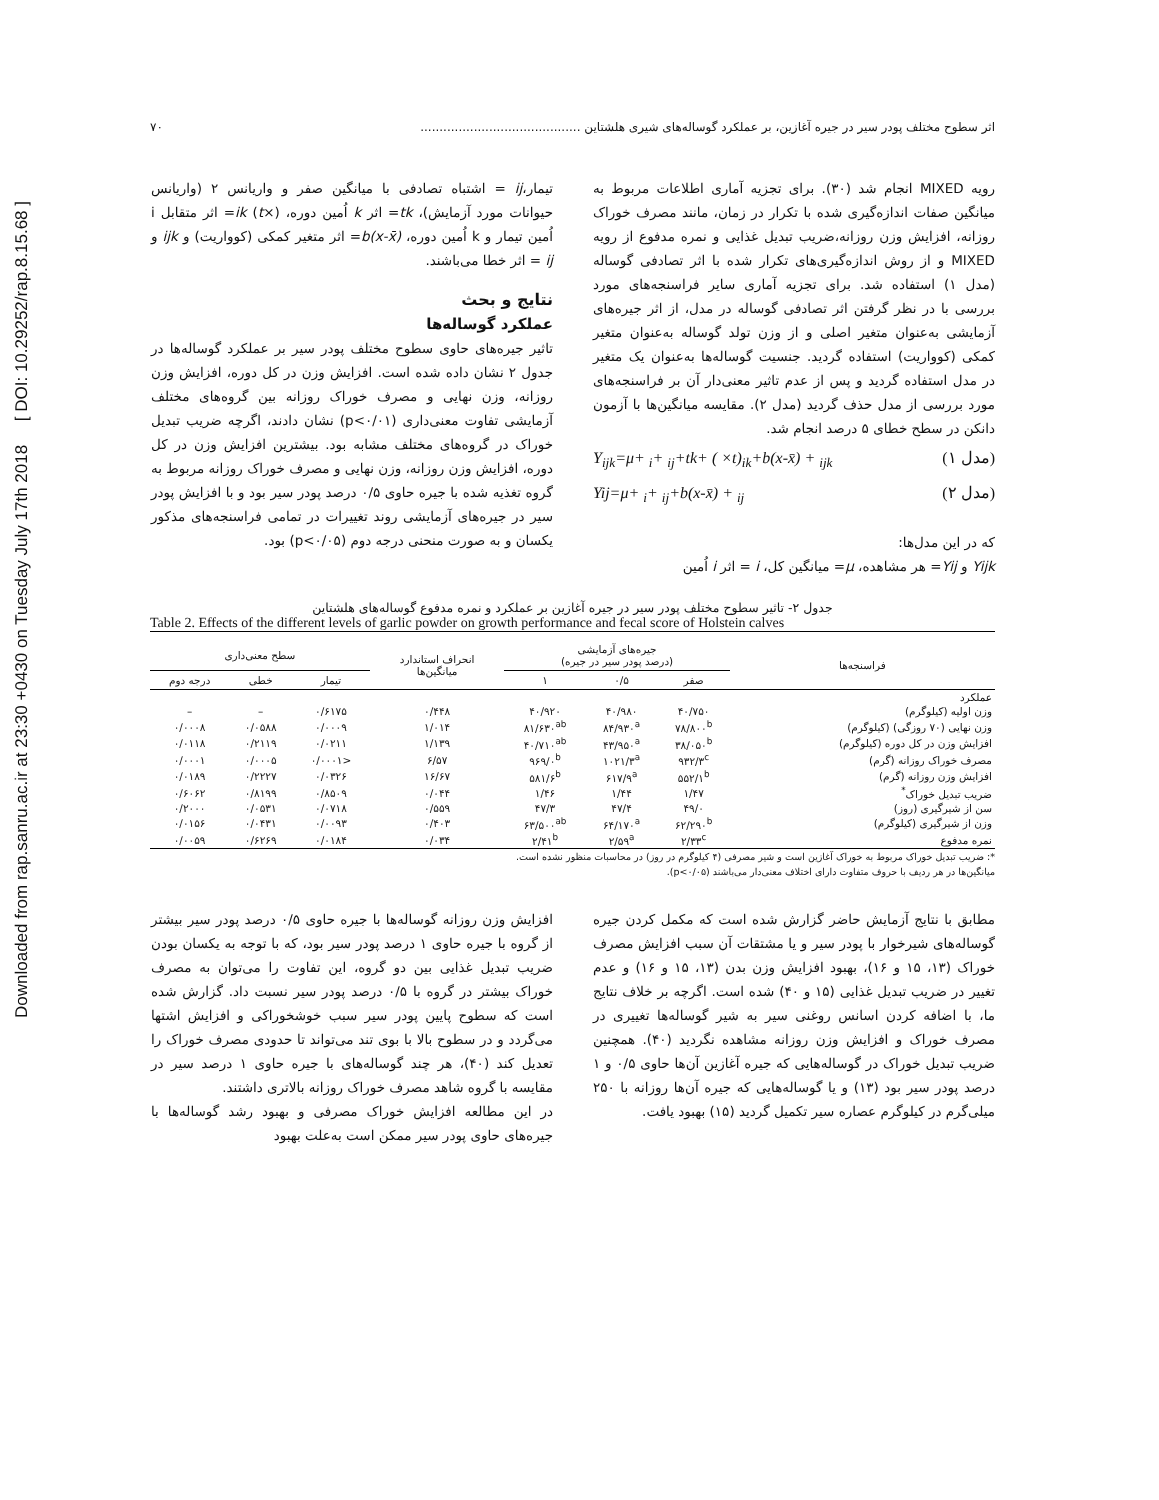Downloaded from rap.sanru.ac.ir at 23:30 +0430 on Tuesday July 17th 2018 [ DOI: 10.29252/rap.8.15.68 ]
اثر سطوح مختلف پودر سیر در جیره آغازین، بر عملکرد گوساله‌های شیری هلشتاین .......................................... ۷۰
رویه MIXED انجام شد (۳۰). برای تجزیه آماری اطلاعات مربوط به میانگین صفات اندازه‌گیری شده با تکرار در زمان، مانند مصرف خوراک روزانه، افزایش وزن روزانه،ضریب تبدیل غذایی و نمره مدفوع از رویه MIXED و از روش اندازه‌گیری‌های تکرار شده با اثر تصادفی گوساله (مدل ۱) استفاده شد. برای تجزیه آماری سایر فراسنجه‌های مورد بررسی با در نظر گرفتن اثر تصادفی گوساله در مدل، از اثر جیره‌های آزمایشی به‌عنوان متغیر اصلی و از وزن تولد گوساله به‌عنوان متغیر کمکی (کوواریت) استفاده گردید. جنسیت گوساله‌ها به‌عنوان یک متغیر در مدل استفاده گردید و پس از عدم تاثیر معنی‌دار آن بر فراسنجه‌های مورد بررسی از مدل حذف گردید (مدل ۲). مقایسه میانگین‌ها با آزمون دانکن در سطح خطای ۵ درصد انجام شد.
Y<sub>ijk</sub>=μ+ <sub>i</sub>+ <sub>ij</sub>+tk+ ( ×t)<sub>ik</sub>+b(x-x̄) + <sub>ijk</sub> (مدل ۱)
Yij=μ+ <sub>i</sub>+ <sub>ij</sub>+b(x-x̄) + <sub>ij</sub> (مدل ۲)
که در این مدل‌ها:
Yijk و Yij= هر مشاهده، μ= میانگین کل، i = اثر i اُمین
تیمار،ij = اشتباه تصادفی با میانگین صفر و واریانس ۲ (واریانس حیوانات مورد آزمایش)، tk= اثر k اُمین دوره، (×t) ik= اثر متقابل i اُمین تیمار و k اُمین دوره، b(x-x̄)= اثر متغیر کمکی (کوواریت) و ijk و ij = اثر خطا می‌باشند.
نتایج و بحث
عملکرد گوساله‌ها
تاثیر جیره‌های حاوی سطوح مختلف پودر سیر بر عملکرد گوساله‌ها در جدول ۲ نشان داده شده است. افزایش وزن در کل دوره، افزایش وزن روزانه، وزن نهایی و مصرف خوراک روزانه بین گروه‌های مختلف آزمایشی تفاوت معنی‌داری (p<۰/۰۱) نشان دادند، اگرچه ضریب تبدیل خوراک در گروه‌های مختلف مشابه بود. بیشترین افزایش وزن در کل دوره، افزایش وزن روزانه، وزن نهایی و مصرف خوراک روزانه مربوط به گروه تغذیه شده با جیره حاوی ۰/۵ درصد پودر سیر بود و با افزایش پودر سیر در جیره‌های آزمایشی روند تغییرات در تمامی فراسنجه‌های مذکور یکسان و به صورت منحنی درجه دوم (p<۰/۰۵) بود.
جدول ۲- تاثیر سطوح مختلف پودر سیر در جیره آغازین بر عملکرد و نمره مدفوع گوساله‌های هلشتاین
Table 2. Effects of the different levels of garlic powder on growth performance and fecal score of Holstein calves
| فراسنجه‌ها | جیره‌های آزمایشی (درصد پودر سیر در جیره) | | | انحراف استاندارد میانگین‌ها | سطح معنی‌داری | | |
| --- | --- | --- | --- | --- | --- | --- | --- |
| | صفر | ۰/۵ | ۱ | | تیمار | خطی | درجه دوم |
| عملکرد | | | | | | | |
| وزن اولیه (کیلوگرم) | ۴۰/۷۵۰ | ۴۰/۹۸۰ | ۴۰/۹۲۰ | ۰/۴۴۸ | ۰/۶۱۷۵ | – | – |
| وزن نهایی (۷۰ روزگی) (کیلوگرم) | ۷۸/۸۰۰<sup>b</sup> | ۸۴/۹۳۰<sup>a</sup> | ۸۱/۶۳۰<sup>ab</sup> | ۱/۰۱۴ | ۰/۰۰۰۹ | ۰/۰۵۸۸ | ۰/۰۰۰۸ |
| افزایش وزن در کل دوره (کیلوگرم) | ۳۸/۰۵۰<sup>b</sup> | ۴۳/۹۵۰<sup>a</sup> | ۴۰/۷۱۰<sup>ab</sup> | ۱/۱۳۹ | ۰/۰۲۱۱ | ۰/۲۱۱۹ | ۰/۰۱۱۸ |
| مصرف خوراک روزانه (گرم) | ۹۳۲/۳<sup>c</sup> | ۱۰۲۱/۳<sup>a</sup> | ۹۶۹/۰<sup>b</sup> | ۶/۵۷ | <۰/۰۰۰۱ | ۰/۰۰۰۵ | ۰/۰۰۰۱ |
| افزایش وزن روزانه (گرم) | ۵۵۲/۱<sup>b</sup> | ۶۱۷/۹<sup>a</sup> | ۵۸۱/۶<sup>b</sup> | ۱۶/۶۷ | ۰/۰۳۲۶ | ۰/۲۲۲۷ | ۰/۰۱۸۹ |
| ضریب تبدیل خوراک<sup>*</sup> | ۱/۴۷ | ۱/۴۴ | ۱/۴۶ | ۰/۰۴۴ | ۰/۸۵۰۹ | ۰/۸۱۹۹ | ۰/۶۰۶۲ |
| سن از شیرگیری (روز) | ۴۹/۰ | ۴۷/۴ | ۴۷/۳ | ۰/۵۵۹ | ۰/۰۷۱۸ | ۰/۰۵۳۱ | ۰/۲۰۰۰ |
| وزن از شیرگیری (کیلوگرم) | ۶۲/۲۹۰<sup>b</sup> | ۶۴/۱۷۰<sup>a</sup> | ۶۳/۵۰۰<sup>ab</sup> | ۰/۴۰۳ | ۰/۰۰۹۳ | ۰/۰۴۳۱ | ۰/۰۱۵۶ |
| نمره مدفوع | ۲/۳۳<sup>c</sup> | ۲/۵۹<sup>a</sup> | ۲/۴۱<sup>b</sup> | ۰/۰۳۴ | ۰/۰۱۸۴ | ۰/۶۲۶۹ | ۰/۰۰۵۹ |
*: ضریب تبدیل خوراک مربوط به خوراک آغازین است و شیر مصرفی (۴ کیلوگرم در روز) در محاسبات منظور نشده است.
میانگین‌ها در هر ردیف با حروف متفاوت دارای اختلاف معنی‌دار می‌باشند (p<۰/۰۵).
مطابق با نتایج آزمایش حاضر گزارش شده است که مکمل کردن جیره گوساله‌های شیرخوار با پودر سیر و یا مشتقات آن سبب افزایش مصرف خوراک (۱۳، ۱۵ و ۱۶)، بهبود افزایش وزن بدن (۱۳، ۱۵ و ۱۶) و عدم تغییر در ضریب تبدیل غذایی (۱۵ و ۴۰) شده است. اگرچه بر خلاف نتایج ما، با اضافه کردن اسانس روغنی سیر به شیر گوساله‌ها تغییری در مصرف خوراک و افزایش وزن روزانه مشاهده نگردید (۴۰). همچنین ضریب تبدیل خوراک در گوساله‌هایی که جیره آغازین آن‌ها حاوی ۰/۵ و ۱ درصد پودر سیر بود (۱۳) و یا گوساله‌هایی که جیره آن‌ها روزانه با ۲۵۰ میلی‌گرم در کیلوگرم عصاره سیر تکمیل گردید (۱۵) بهبود یافت.
افزایش وزن روزانه گوساله‌ها با جیره حاوی ۰/۵ درصد پودر سیر بیشتر از گروه با جیره حاوی ۱ درصد پودر سیر بود، که با توجه به یکسان بودن ضریب تبدیل غذایی بین دو گروه، این تفاوت را می‌توان به مصرف خوراک بیشتر در گروه با ۰/۵ درصد پودر سیر نسبت داد. گزارش شده است که سطوح پایین پودر سیر سبب خوشخوراکی و افزایش اشتها می‌گردد و در سطوح بالا با بوی تند می‌تواند تا حدودی مصرف خوراک را تعدیل کند (۴۰)، هر چند گوساله‌های با جیره حاوی ۱ درصد سیر در مقایسه با گروه شاهد مصرف خوراک روزانه بالاتری داشتند.
در این مطالعه افزایش خوراک مصرفی و بهبود رشد گوساله‌ها با جیره‌های حاوی پودر سیر ممکن است به‌علت بهبود